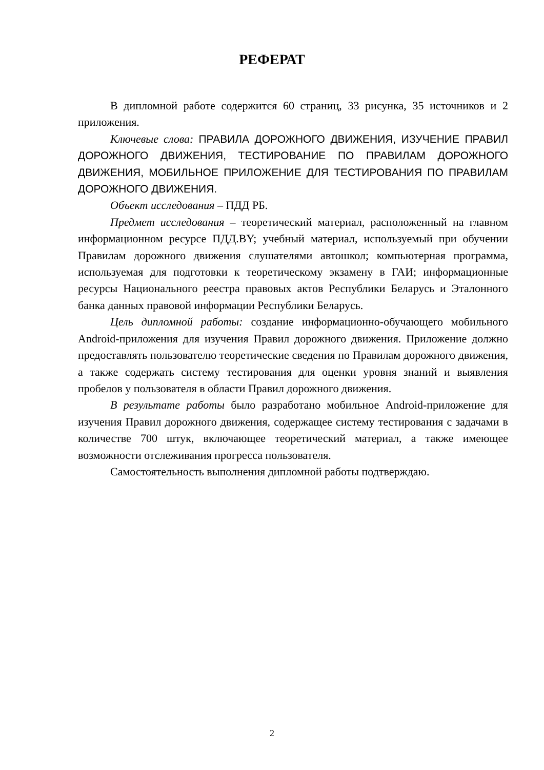РЕФЕРАТ
В дипломной работе содержится 60 страниц, 33 рисунка, 35 источников и 2 приложения.
Ключевые слова: ПРАВИЛА ДОРОЖНОГО ДВИЖЕНИЯ, ИЗУЧЕНИЕ ПРАВИЛ ДОРОЖНОГО ДВИЖЕНИЯ, ТЕСТИРОВАНИЕ ПО ПРАВИЛАМ ДОРОЖНОГО ДВИЖЕНИЯ, МОБИЛЬНОЕ ПРИЛОЖЕНИЕ ДЛЯ ТЕСТИРОВАНИЯ ПО ПРАВИЛАМ ДОРОЖНОГО ДВИЖЕНИЯ.
Объект исследования – ПДД РБ.
Предмет исследования – теоретический материал, расположенный на главном информационном ресурсе ПДД.BY; учебный материал, используемый при обучении Правилам дорожного движения слушателями автошкол; компьютерная программа, используемая для подготовки к теоретическому экзамену в ГАИ; информационные ресурсы Национального реестра правовых актов Республики Беларусь и Эталонного банка данных правовой информации Республики Беларусь.
Цель дипломной работы: создание информационно-обучающего мобильного Android-приложения для изучения Правил дорожного движения. Приложение должно предоставлять пользователю теоретические сведения по Правилам дорожного движения, а также содержать систему тестирования для оценки уровня знаний и выявления пробелов у пользователя в области Правил дорожного движения.
В результате работы было разработано мобильное Android-приложение для изучения Правил дорожного движения, содержащее систему тестирования с задачами в количестве 700 штук, включающее теоретический материал, а также имеющее возможности отслеживания прогресса пользователя.
Самостоятельность выполнения дипломной работы подтверждаю.
2